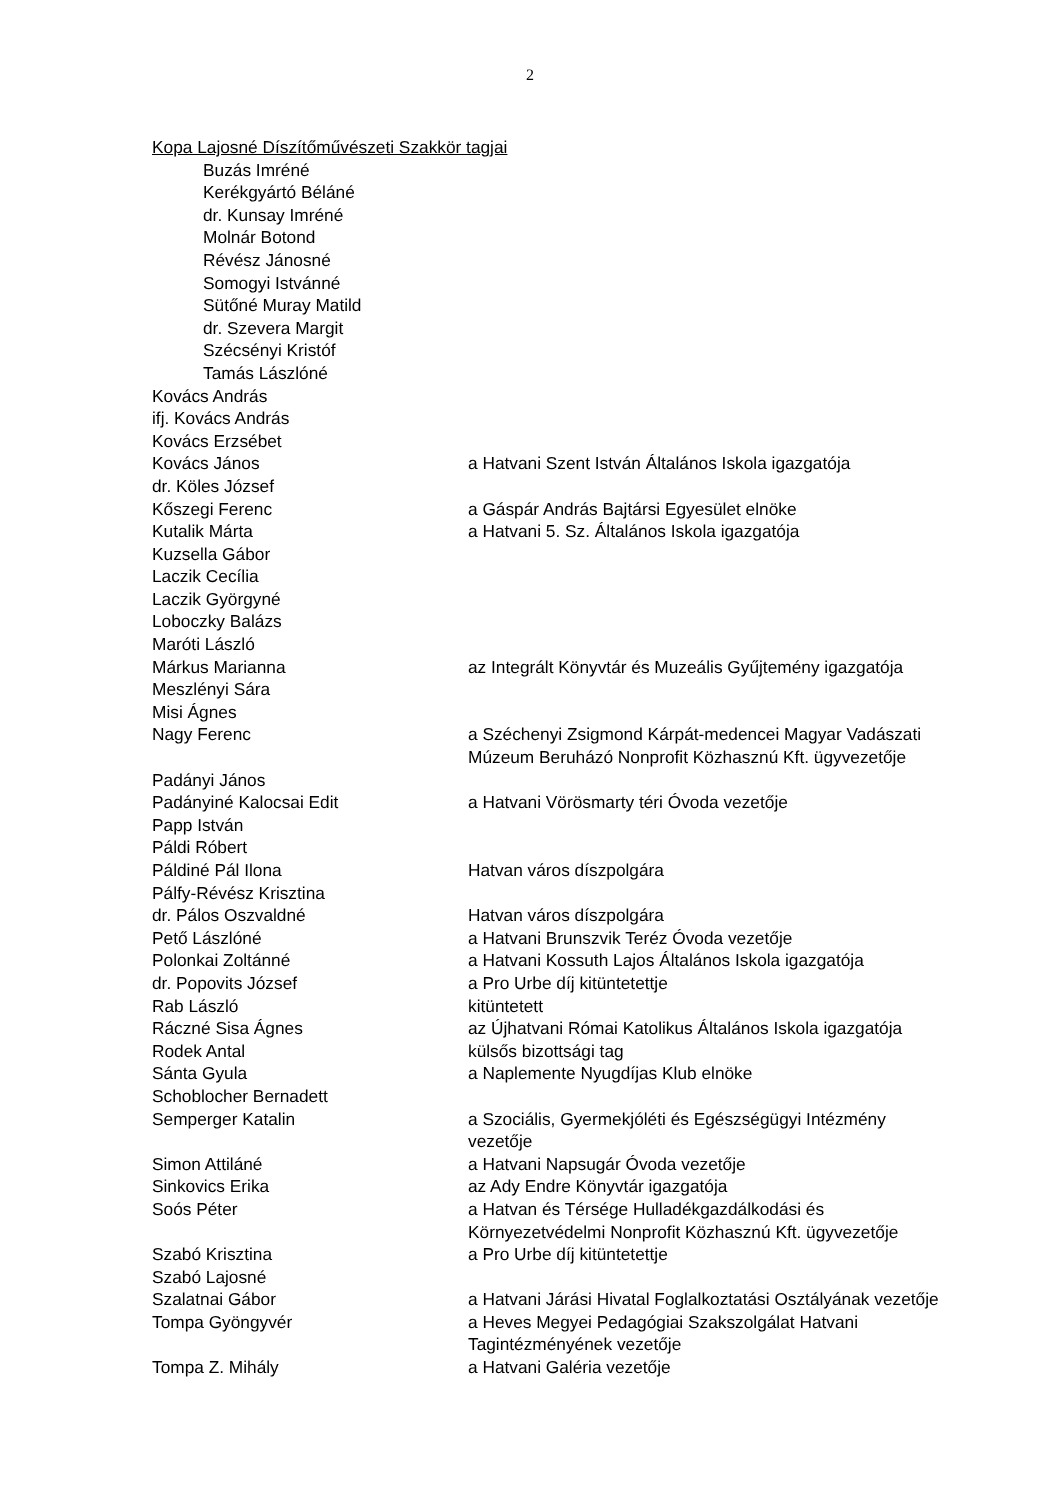2
| Kopa Lajosné Díszítőművészeti Szakkör tagjai | |
| Buzás Imréné | |
| Kerékgyártó Béláné | |
| dr. Kunsay Imréné | |
| Molnár Botond | |
| Révész Jánosné | |
| Somogyi Istvánné | |
| Sütőné Muray Matild | |
| dr. Szevera Margit | |
| Szécsényi Kristóf | |
| Tamás Lászlóné | |
| Kovács András | |
| ifj. Kovács András | |
| Kovács Erzsébet | |
| Kovács János | a Hatvani Szent István Általános Iskola igazgatója |
| dr. Köles József | |
| Kőszegi Ferenc | a Gáspár András Bajtársi Egyesület elnöke |
| Kutalik Márta | a Hatvani 5. Sz. Általános Iskola igazgatója |
| Kuzsella Gábor | |
| Laczik Cecília | |
| Laczik Györgyné | |
| Loboczky Balázs | |
| Maróti László | |
| Márkus Marianna | az Integrált Könyvtár és Muzeális Gyűjtemény igazgatója |
| Meszlényi Sára | |
| Misi Ágnes | |
| Nagy Ferenc | a Széchenyi Zsigmond Kárpát-medencei Magyar Vadászati Múzeum Beruházó Nonprofit Közhasznú Kft. ügyvezetője |
| Padányi János | |
| Padányiné Kalocsai Edit | a Hatvani Vörösmarty téri Óvoda vezetője |
| Papp István | |
| Páldi Róbert | |
| Páldiné Pál Ilona | Hatvan város díszpolgára |
| Pálfy-Révész Krisztina | |
| dr. Pálos Oszvaldné | Hatvan város díszpolgára |
| Pető Lászlóné | a Hatvani Brunszvik Teréz Óvoda vezetője |
| Polonkai Zoltánné | a Hatvani Kossuth Lajos Általános Iskola igazgatója |
| dr. Popovits József | a Pro Urbe díj kitüntetettje |
| Rab László | kitüntetett |
| Ráczné Sisa Ágnes | az Újhatvani Római Katolikus Általános Iskola igazgatója |
| Rodek Antal | külsős bizottsági tag |
| Sánta Gyula | a Naplemente Nyugdíjas Klub elnöke |
| Schoblocher Bernadett | |
| Semperger Katalin | a Szociális, Gyermekjóléti és Egészségügyi Intézmény vezetője |
| Simon Attiláné | a Hatvani Napsugár Óvoda vezetője |
| Sinkovics Erika | az Ady Endre Könyvtár igazgatója |
| Soós Péter | a Hatvan és Térsége Hulladékgazdálkodási és Környezetvédelmi Nonprofit Közhasznú Kft. ügyvezetője |
| Szabó Krisztina | a Pro Urbe díj kitüntetettje |
| Szabó Lajosné | |
| Szalatnai Gábor | a Hatvani Járási Hivatal Foglalkoztatási Osztályának vezetője |
| Tompa Gyöngyvér | a Heves Megyei Pedagógiai Szakszolgálat Hatvani Tagintézményének vezetője |
| Tompa Z. Mihály | a Hatvani Galéria vezetője |